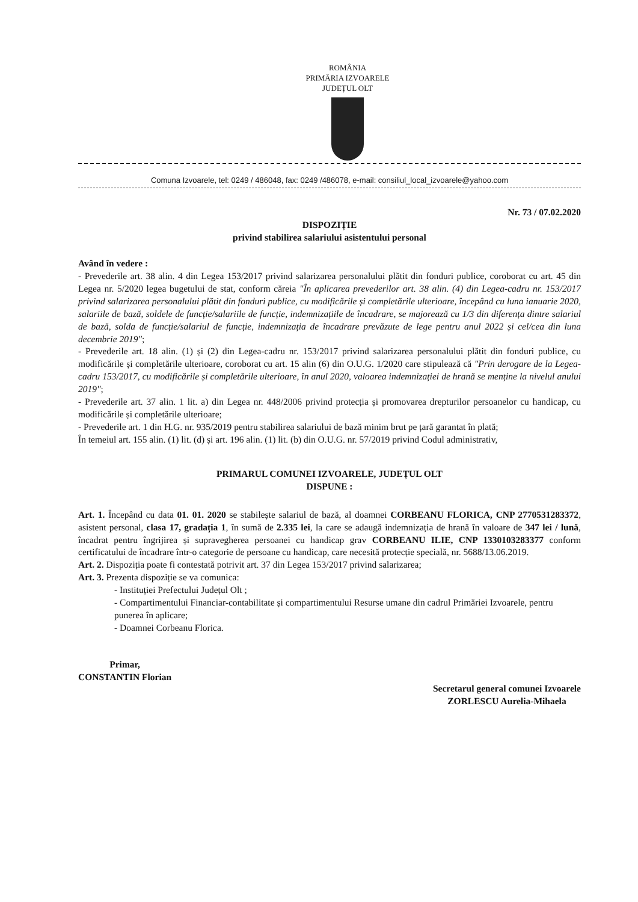ROMÂNIA
PRIMĂRIA IZVOARELE
JUDEȚUL OLT
Comuna Izvoarele, tel: 0249 / 486048, fax: 0249 /486078, e-mail: consiliul_local_izvoarele@yahoo.com
Nr. 73 / 07.02.2020
DISPOZIȚIE
privind stabilirea salariului asistentului personal
Având în vedere :
- Prevederile art. 38 alin. 4 din Legea 153/2017 privind salarizarea personalului plătit din fonduri publice, coroborat cu art. 45 din Legea nr. 5/2020 legea bugetului de stat, conform căreia "În aplicarea prevederilor art. 38 alin. (4) din Legea-cadru nr. 153/2017 privind salarizarea personalului plătit din fonduri publice, cu modificările și completările ulterioare, începând cu luna ianuarie 2020, salariile de bază, soldele de funcție/salariile de funcție, indemnizațiile de încadrare, se majorează cu 1/3 din diferența dintre salariul de bază, solda de funcție/salariul de funcție, indemnizația de încadrare prevăzute de lege pentru anul 2022 și cel/cea din luna decembrie 2019";
- Prevederile art. 18 alin. (1) și (2) din Legea-cadru nr. 153/2017 privind salarizarea personalului plătit din fonduri publice, cu modificările și completările ulterioare, coroborat cu art. 15 alin (6) din O.U.G. 1/2020 care stipulează că "Prin derogare de la Legea-cadru 153/2017, cu modificările și completările ulterioare, în anul 2020, valoarea indemnizației de hrană se menține la nivelul anului 2019";
- Prevederile art. 37 alin. 1 lit. a) din Legea nr. 448/2006 privind protecția și promovarea drepturilor persoanelor cu handicap, cu modificările și completările ulterioare;
- Prevederile art. 1 din H.G. nr. 935/2019 pentru stabilirea salariului de bază minim brut pe țară garantat în plată;
În temeiul art. 155 alin. (1) lit. (d) și art. 196 alin. (1) lit. (b) din O.U.G. nr. 57/2019 privind Codul administrativ,
PRIMARUL COMUNEI IZVOARELE, JUDEȚUL OLT
DISPUNE :
Art. 1. Începând cu data 01. 01. 2020 se stabilește salariul de bază, al doamnei CORBEANU FLORICA, CNP 2770531283372, asistent personal, clasa 17, gradația 1, în sumă de 2.335 lei, la care se adaugă indemnizația de hrană în valoare de 347 lei / lună, încadrat pentru îngrijirea și supravegherea persoanei cu handicap grav CORBEANU ILIE, CNP 1330103283377 conform certificatului de încadrare într-o categorie de persoane cu handicap, care necesită protecție specială, nr. 5688/13.06.2019.
Art. 2. Dispoziția poate fi contestată potrivit art. 37 din Legea 153/2017 privind salarizarea;
Art. 3. Prezenta dispoziție se va comunica:
- Instituției Prefectului Județul Olt ;
- Compartimentului Financiar-contabilitate și compartimentului Resurse umane din cadrul Primăriei Izvoarele, pentru punerea în aplicare;
- Doamnei Corbeanu Florica.
Primar,
CONSTANTIN Florian
Secretarul general comunei Izvoarele
ZORLESCU Aurelia-Mihaela